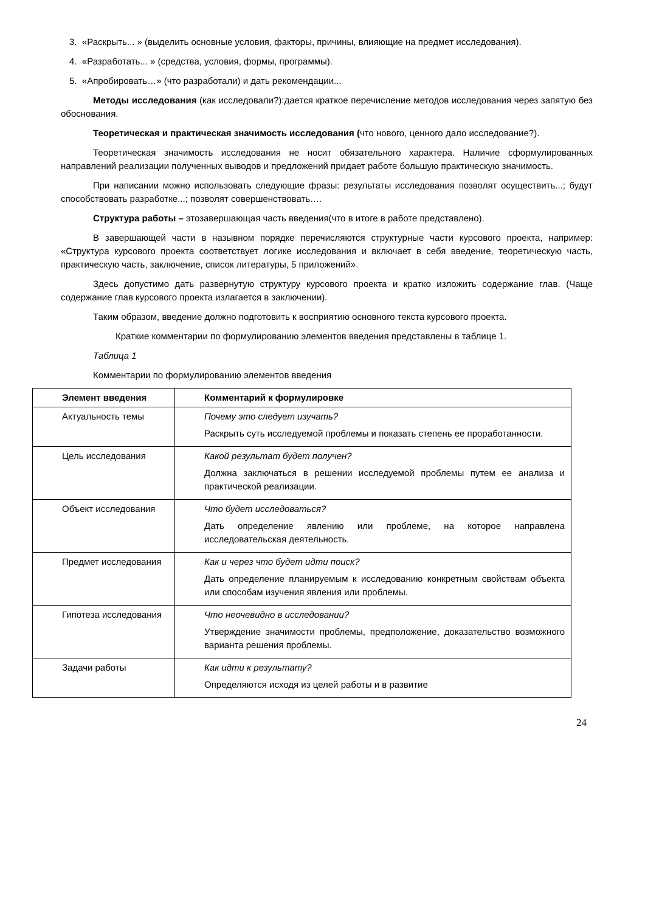3. «Раскрыть... » (выделить основные условия, факторы, причины, влияющие на предмет исследования).
4. «Разработать... » (средства, условия, формы, программы).
5. «Апробировать…» (что разработали) и дать рекомендации...
Методы исследования (как исследовали?):дается краткое перечисление методов исследования через запятую без обоснования.
Теоретическая и практическая значимость исследования (что нового, ценного дало исследование?).
Теоретическая значимость исследования не носит обязательного характера. Наличие сформулированных направлений реализации полученных выводов и предложений придает работе большую практическую значимость.
При написании можно использовать следующие фразы: результаты исследования позволят осуществить...; будут способствовать разработке...; позволят совершенствовать….
Структура работы – этозавершающая часть введения(что в итоге в работе представлено).
В завершающей части в назывном порядке перечисляются структурные части курсового проекта, например: «Структура курсового проекта соответствует логике исследования и включает в себя введение, теоретическую часть, практическую часть, заключение, список литературы, 5 приложений».
Здесь допустимо дать развернутую структуру курсового проекта и кратко изложить содержание глав. (Чаще содержание глав курсового проекта излагается в заключении).
Таким образом, введение должно подготовить к восприятию основного текста курсового проекта.
Краткие комментарии по формулированию элементов введения представлены в таблице 1.
Таблица 1
Комментарии по формулированию элементов введения
| Элемент введения | Комментарий к формулировке |
| --- | --- |
| Актуальность темы | Почему это следует изучать? Раскрыть суть исследуемой проблемы и показать степень ее проработанности. |
| Цель исследования | Какой результат будет получен? Должна заключаться в решении исследуемой проблемы путем ее анализа и практической реализации. |
| Объект исследования | Что будет исследоваться? Дать определение явлению или проблеме, на которое направлена исследовательская деятельность. |
| Предмет исследования | Как и через что будет идти поиск? Дать определение планируемым к исследованию конкретным свойствам объекта или способам изучения явления или проблемы. |
| Гипотеза исследования | Что неочевидно в исследовании? Утверждение значимости проблемы, предположение, доказательство возможного варианта решения проблемы. |
| Задачи работы | Как идти к результату? Определяются исходя из целей работы и в развитие |
24